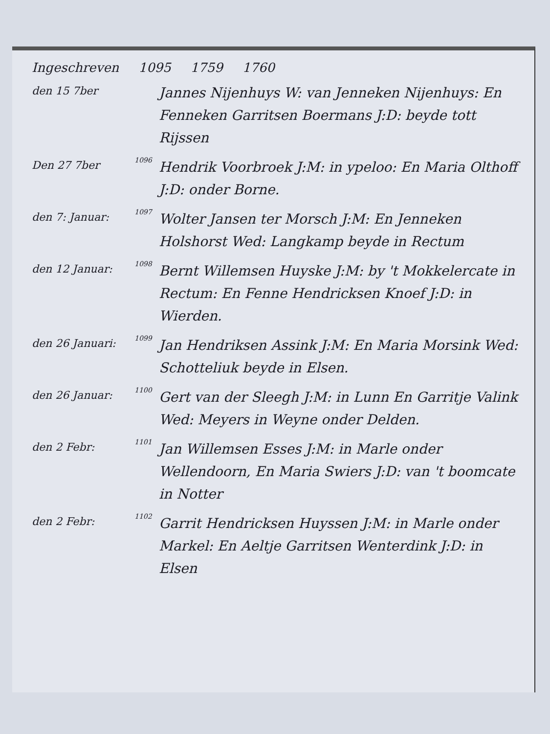Ingeschreven 1095 1759 1760
den 15 7ber
Jannes Nijenhuys W: van Jenneken Nijenhuys: En Fenneken Garritsen Boermans J:D: beyde tott Rijssen
Den 27 7ber
1096
Hendrik Voorbroek J:M: in ypeloo: En Maria Olthoff J:D: onder Borne.
den 7: Januar:
1097
Wolter Jansen ter Morsch J:M: En Jenneken Holshorst Wed: Langkamp beyde in Rectum
den 12 Januar:
1098
Bernt Willemsen Huyske J:M: by 't Mokkelercate in Rectum: En Fenne Hendricksen Knoef J:D: in Wierden.
den 26 Januari:
1099
Jan Hendriksen Assink J:M: En Maria Morsink Wed: Schotteliuk beyde in Elsen.
den 26 Januar:
1100
Gert van der Sleegh J:M: in Lunn En Garritje Valink Wed: Meyers in Weyne onder Delden.
den 2 Febr:
1101
Jan Willemsen Esses J:M: in Marle onder Wellendoorn, En Maria Swiers J:D: van 't boomcate in Notter
den 2 Febr:
1102
Garrit Hendricksen Huyssen J:M: in Marle onder Markel: En Aeltje Garritsen Wenterdink J:D: in Elsen